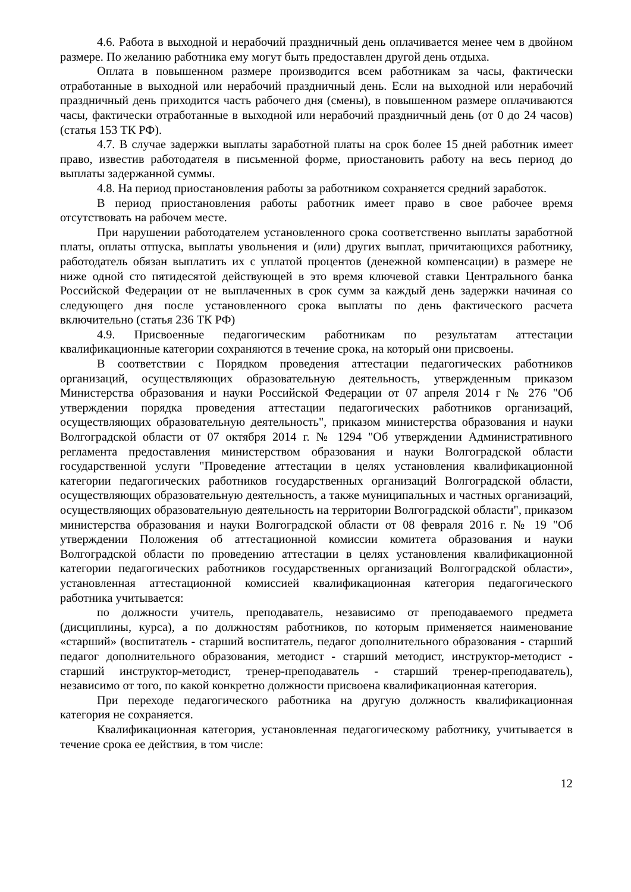4.6. Работа в выходной и нерабочий праздничный день оплачивается менее чем в двойном размере. По желанию работника ему могут быть предоставлен другой день отдыха.
Оплата в повышенном размере производится всем работникам за часы, фактически отработанные в выходной или нерабочий праздничный день. Если на выходной или нерабочий праздничный день приходится часть рабочего дня (смены), в повышенном размере оплачиваются часы, фактически отработанные в выходной или нерабочий праздничный день (от 0 до 24 часов) (статья 153 ТК РФ).
4.7. В случае задержки выплаты заработной платы на срок более 15 дней работник имеет право, известив работодателя в письменной форме, приостановить работу на весь период до выплаты задержанной суммы.
4.8. На период приостановления работы за работником сохраняется средний заработок.
В период приостановления работы работник имеет право в свое рабочее время отсутствовать на рабочем месте.
При нарушении работодателем установленного срока соответственно выплаты заработной платы, оплаты отпуска, выплаты увольнения и (или) других выплат, причитающихся работнику, работодатель обязан выплатить их с уплатой процентов (денежной компенсации) в размере не ниже одной сто пятидесятой действующей в это время ключевой ставки Центрального банка Российской Федерации от не выплаченных в срок сумм за каждый день задержки начиная со следующего дня после установленного срока выплаты по день фактического расчета включительно (статья 236 ТК РФ)
4.9. Присвоенные педагогическим работникам по результатам аттестации квалификационные категории сохраняются в течение срока, на который они присвоены.
В соответствии с Порядком проведения аттестации педагогических работников организаций, осуществляющих образовательную деятельность, утвержденным приказом Министерства образования и науки Российской Федерации от 07 апреля 2014 г № 276 "Об утверждении порядка проведения аттестации педагогических работников организаций, осуществляющих образовательную деятельность", приказом министерства образования и науки Волгоградской области от 07 октября 2014 г. № 1294 "Об утверждении Административного регламента предоставления министерством образования и науки Волгоградской области государственной услуги "Проведение аттестации в целях установления квалификационной категории педагогических работников государственных организаций Волгоградской области, осуществляющих образовательную деятельность, а также муниципальных и частных организаций, осуществляющих образовательную деятельность на территории Волгоградской области", приказом министерства образования и науки Волгоградской области от 08 февраля 2016 г. № 19 "Об утверждении Положения об аттестационной комиссии комитета образования и науки Волгоградской области по проведению аттестации в целях установления квалификационной категории педагогических работников государственных организаций Волгоградской области», установленная аттестационной комиссией квалификационная категория педагогического работника учитывается:
по должности учитель, преподаватель, независимо от преподаваемого предмета (дисциплины, курса), а по должностям работников, по которым применяется наименование «старший» (воспитатель - старший воспитатель, педагог дополнительного образования - старший педагог дополнительного образования, методист - старший методист, инструктор-методист - старший инструктор-методист, тренер-преподаватель - старший тренер-преподаватель), независимо от того, по какой конкретно должности присвоена квалификационная категория.
При переходе педагогического работника на другую должность квалификационная категория не сохраняется.
Квалификационная категория, установленная педагогическому работнику, учитывается в течение срока ее действия, в том числе:
12